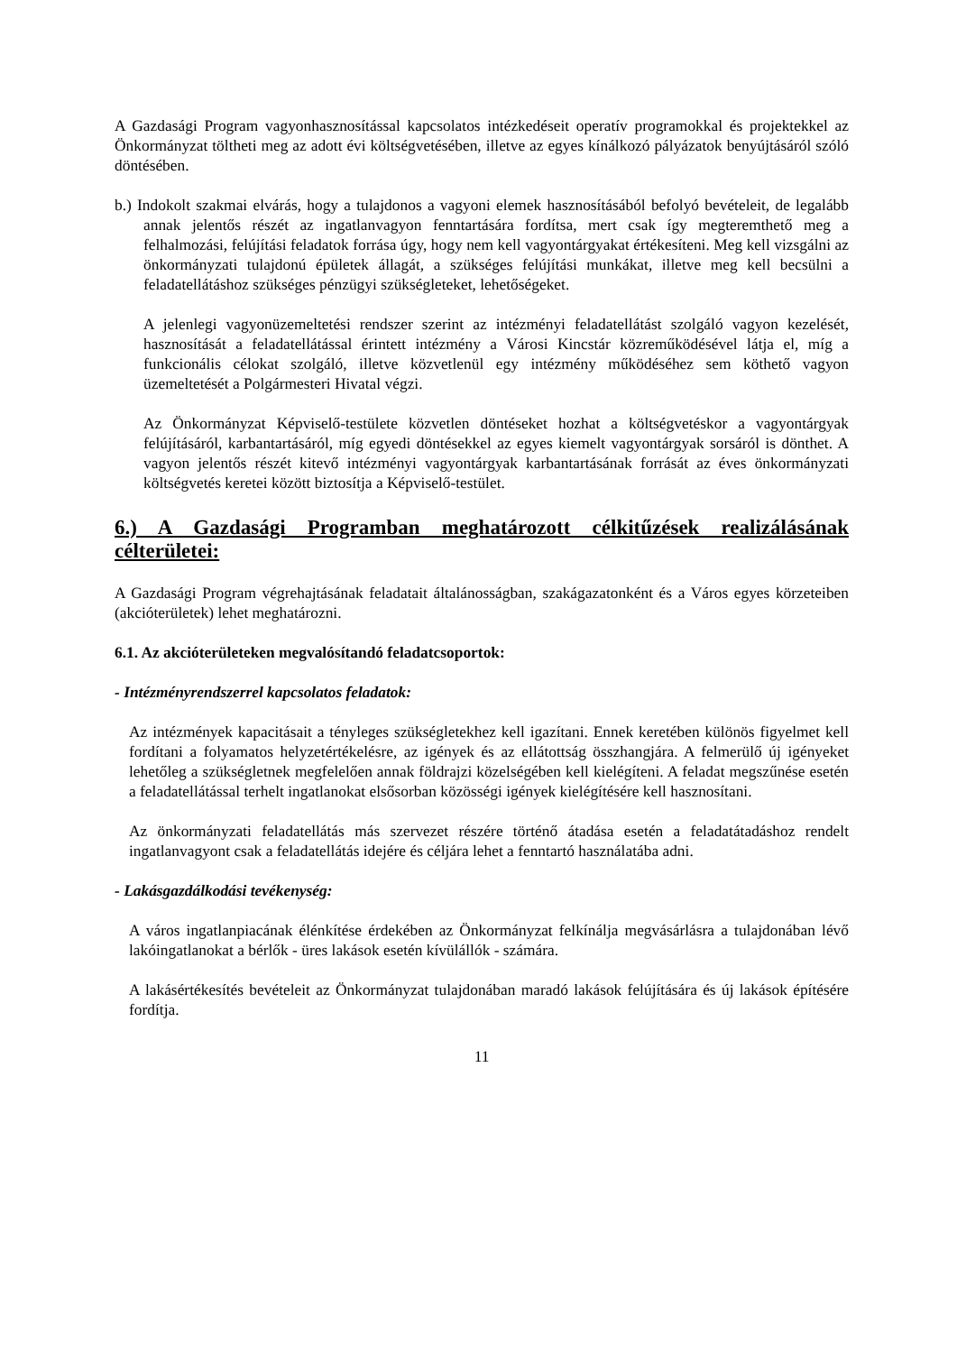A Gazdasági Program vagyonhasznosítással kapcsolatos intézkedéseit operatív programokkal és projektekkel az Önkormányzat töltheti meg az adott évi költségvetésében, illetve az egyes kínálkozó pályázatok benyújtásáról szóló döntésében.
b.) Indokolt szakmai elvárás, hogy a tulajdonos a vagyoni elemek hasznosításából befolyó bevételeit, de legalább annak jelentős részét az ingatlanvagyon fenntartására fordítsa, mert csak így megteremthető meg a felhalmozási, felújítási feladatok forrása úgy, hogy nem kell vagyontárgyakat értékesíteni. Meg kell vizsgálni az önkormányzati tulajdonú épületek állagát, a szükséges felújítási munkákat, illetve meg kell becsülni a feladatellátáshoz szükséges pénzügyi szükségleteket, lehetőségeket.
A jelenlegi vagyonüzemeltetési rendszer szerint az intézményi feladatellátást szolgáló vagyon kezelését, hasznosítását a feladatellátással érintett intézmény a Városi Kincstár közreműködésével látja el, míg a funkcionális célokat szolgáló, illetve közvetlenül egy intézmény működéséhez sem köthető vagyon üzemeltetését a Polgármesteri Hivatal végzi.
Az Önkormányzat Képviselő-testülete közvetlen döntéseket hozhat a költségvetéskor a vagyontárgyak felújításáról, karbantartásáról, míg egyedi döntésekkel az egyes kiemelt vagyontárgyak sorsáról is dönthet. A vagyon jelentős részét kitevő intézményi vagyontárgyak karbantartásának forrását az éves önkormányzati költségvetés keretei között biztosítja a Képviselő-testület.
6.) A Gazdasági Programban meghatározott célkitűzések realizálásának célterületei:
A Gazdasági Program végrehajtásának feladatait általánosságban, szakágazatonként és a Város egyes körzeteiben (akcióterületek) lehet meghatározni.
6.1. Az akcióterületeken megvalósítandó feladatcsoportok:
- Intézményrendszerrel kapcsolatos feladatok:
Az intézmények kapacitásait a tényleges szükségletekhez kell igazítani. Ennek keretében különös figyelmet kell fordítani a folyamatos helyzetértékelésre, az igények és az ellátottság összhangjára. A felmerülő új igényeket lehetőleg a szükségletnek megfelelően annak földrajzi közelségében kell kielégíteni. A feladat megszűnése esetén a feladatellátással terhelt ingatlanokat elsősorban közösségi igények kielégítésére kell hasznosítani.
Az önkormányzati feladatellátás más szervezet részére történő átadása esetén a feladatátadáshoz rendelt ingatlanvagyont csak a feladatellátás idejére és céljára lehet a fenntartó használatába adni.
- Lakásgazdálkodási tevékenység:
A város ingatlanpiacának élénkítése érdekében az Önkormányzat felkínálja megvásárlásra a tulajdonában lévő lakóingatlanokat a bérlők - üres lakások esetén kívülállók - számára.
A lakásértékesítés bevételeit az Önkormányzat tulajdonában maradó lakások felújítására és új lakások építésére fordítja.
11